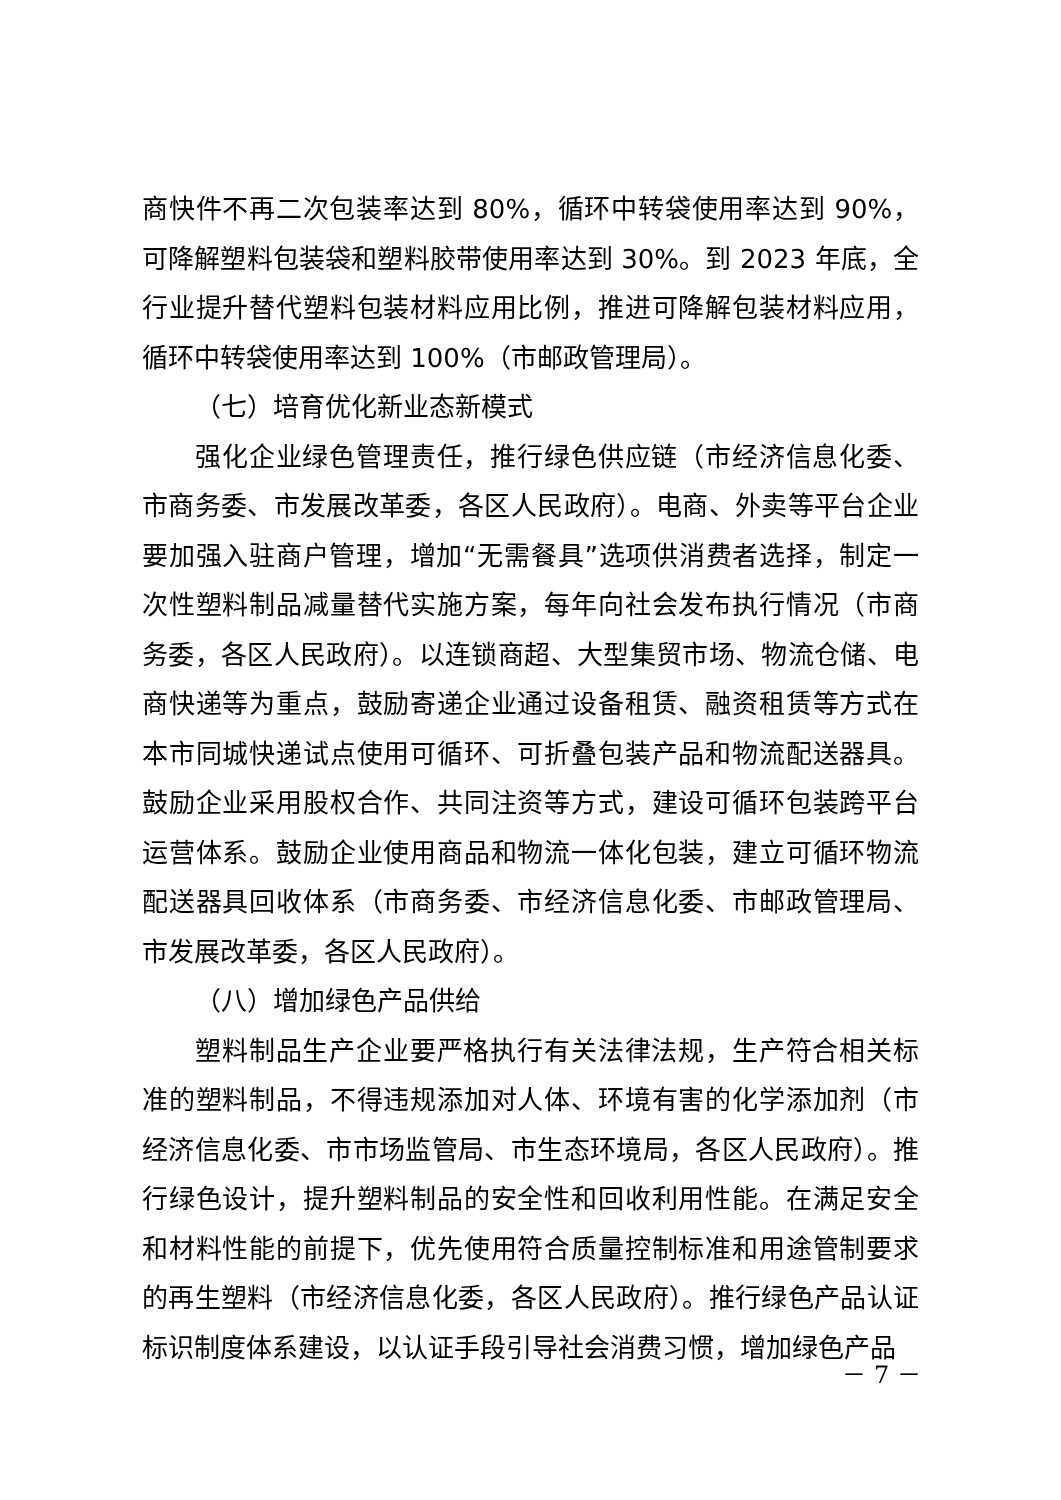商快件不再二次包装率达到 80%，循环中转袋使用率达到 90%，可降解塑料包装袋和塑料胶带使用率达到 30%。到 2023 年底，全行业提升替代塑料包装材料应用比例，推进可降解包装材料应用，循环中转袋使用率达到 100%（市邮政管理局）。
（七）培育优化新业态新模式
强化企业绿色管理责任，推行绿色供应链（市经济信息化委、市商务委、市发展改革委，各区人民政府）。电商、外卖等平台企业要加强入驻商户管理，增加“无需餐具”选项供消费者选择，制定一次性塑料制品减量替代实施方案，每年向社会发布执行情况（市商务委，各区人民政府）。以连锁商超、大型集贸市场、物流仓储、电商快递等为重点，鼓励寄递企业通过设备租赁、融资租赁等方式在本市同城快递试点使用可循环、可折叠包装产品和物流配送器具。鼓励企业采用股权合作、共同注资等方式，建设可循环包装跨平台运营体系。鼓励企业使用商品和物流一体化包装，建立可循环物流配送器具回收体系（市商务委、市经济信息化委、市邮政管理局、市发展改革委，各区人民政府）。
（八）增加绿色产品供给
塑料制品生产企业要严格执行有关法律法规，生产符合相关标准的塑料制品，不得违规添加对人体、环境有害的化学添加剂（市经济信息化委、市市场监管局、市生态环境局，各区人民政府）。推行绿色设计，提升塑料制品的安全性和回收利用性能。在满足安全和材料性能的前提下，优先使用符合质量控制标准和用途管制要求的再生塑料（市经济信息化委，各区人民政府）。推行绿色产品认证标识制度体系建设，以认证手段引导社会消费习惯，增加绿色产品
－ 7 －